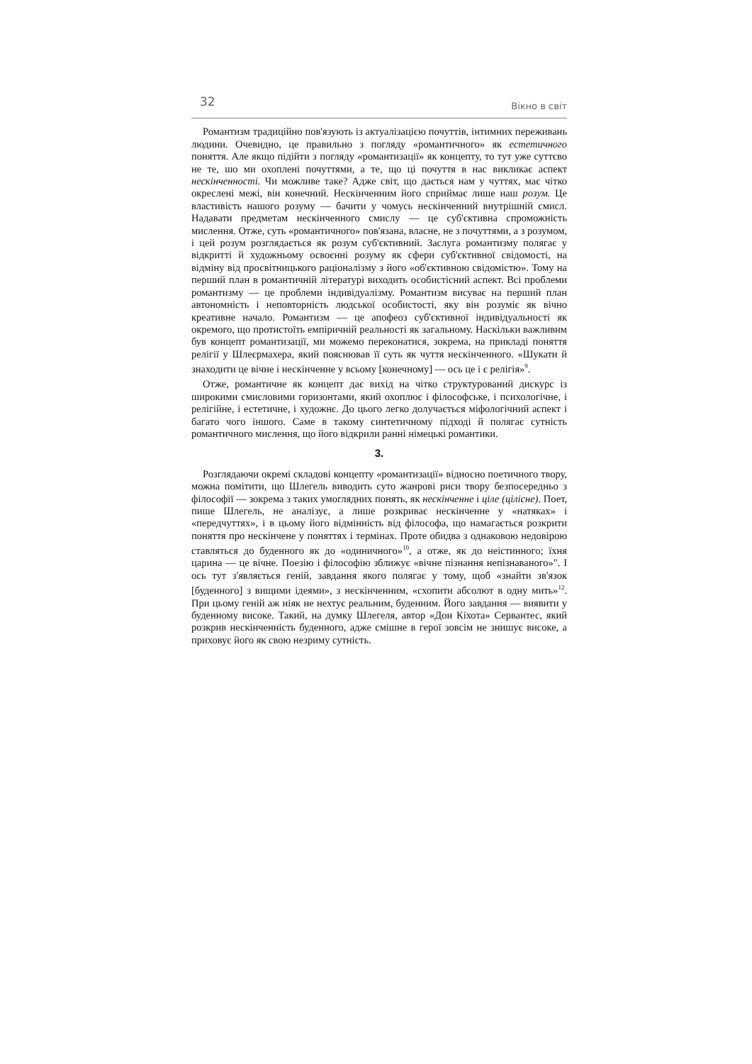32 Вікно в світ
Романтизм традиційно пов'язують із актуалізацією почуттів, інтимних переживань людини. Очевидно, це правильно з погляду «романтичного» як естетичного поняття. Але якщо підійти з погляду «романтизації» як концепту, то тут уже суттєво не те, шо ми охоплені почуттями, а те, що ці почуття в нас викликає аспект нескінченності. Чи можливе таке? Адже світ, що дається нам у чуттях, має чітко окреслені межі, він конечний. Нескінченним його сприймає лише наш розум. Це властивість нашого розуму — бачити у чомусь нескінченний внутрішній смисл. Надавати предметам нескінченного смислу — це суб'єктивна спроможність мислення. Отже, суть «романтичного» пов'язана, власне, не з почуттями, а з розумом, і цей розум розглядається як розум суб'єктивний. Заслуга романтизму полягає у відкритті й художньому освоєнні розуму як сфери суб'єктивної свідомості, на відміну від просвітницького раціоналізму з його «об'єктивною свідомістю». Тому на перший план в романтичній літературі виходить особистісний аспект. Всі проблеми романтизму — це проблеми індивідуалізму. Романтизм висуває на перший план автономність і неповторність людської особистості, яку він розуміє як вічно креативне начало. Романтизм — це апофеоз суб'єктивної індивідуальності як окремого, що протистоїть емпіричній реальності як загальному. Наскільки важливим був концепт романтизації, ми можемо переконатися, зокрема, на прикладі поняття релігії у Шлеєрмахера, який пояснював її суть як чуття нескінченного. «Шукати й знаходити це вічне і нескінченне у всьому [конечному] — ось це і є релігія»<sup>9</sup>.
Отже, романтичне як концепт дає вихід на чітко структурований дискурс із широкими смисловими горизонтами, який охоплює і філософське, і психологічне, і релігійне, і естетичне, і художнє. До цього легко долучається міфологічний аспект і багато чого іншого. Саме в такому синтетичному підході й полягає сутність романтичного мислення, що його відкрили ранні німецькі романтики.
3.
Розглядаючи окремі складові концепту «романтизації» відносно поетичного твору, можна помітити, що Шлегель виводить суто жанрові риси твору безпосередньо з філософії — зокрема з таких умоглядних понять, як нескінченне і ціле (цілісне). Поет, пише Шлегель, не аналізує, а лише розкриває нескінченне у «натяках» і «передчуттях», і в цьому його відмінність від філософа, що намагається розкрити поняття про нескінчене у поняттях і термінах. Проте обидва з однаковою недовірою ставляться до буденного як до «одиничного»<sup>10</sup>, а отже, як до неістинного; їхня царина — це вічне. Поезію і філософію зближує «вічне пізнання непізнаваного»". І ось тут з'являється геній, завдання якого полягає у тому, щоб «знайти зв'язок [буденного] з вищими ідеями», з нескінченним, «схопити абсолют в одну мить»<sup>12</sup>. При цьому геній аж ніяк не нехтує реальним, буденним. Його завдання — виявити у буденному високе. Такий, на думку Шлегеля, автор «Дон Кіхота» Сервантес, який розкрив нескінченність буденного, адже смішне в герої зовсім не знишує високе, а приховує його як свою незриму сутність.